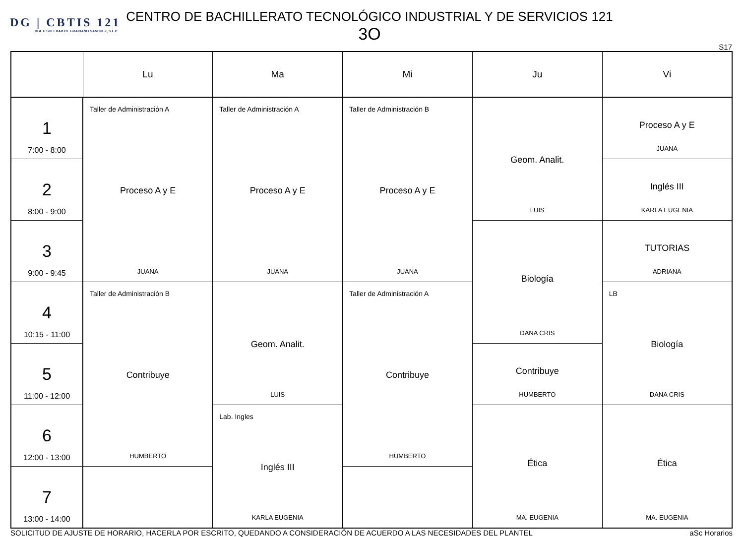DG | CBTIS 121
DGETI SOLEDAD DE GRACIANO SANCHEZ, S.L.P
CENTRO DE BACHILLERATO TECNOLÓGICO INDUSTRIAL Y DE SERVICIOS 121
3O
S17
| | Lu | Ma | Mi | Ju | Vi |
| --- | --- | --- | --- | --- | --- |
| 1 7:00 - 8:00 | Taller de Administración A Proceso A y E JUANA | Taller de Administración A Proceso A y E JUANA | Taller de Administración B Proceso A y E JUANA | Geom. Analit. LUIS | Proceso A y E JUANA |
| 2 8:00 - 9:00 | | | | | Inglés III KARLA EUGENIA |
| 3 9:00 - 9:45 | | | | Biología DANA CRIS | TUTORIAS ADRIANA |
| 4 10:15 - 11:00 | Taller de Administración B Contribuye HUMBERTO | Geom. Analit. LUIS | Taller de Administración A Contribuye HUMBERTO | | LB Biología DANA CRIS |
| 5 11:00 - 12:00 | | | | Contribuye HUMBERTO | |
| 6 12:00 - 13:00 | | Lab. Ingles Inglés III KARLA EUGENIA | | Ética MA. EUGENIA | Ética MA. EUGENIA |
| 7 13:00 - 14:00 | | | | | |
SOLICITUD DE AJUSTE DE HORARIO, HACERLA POR ESCRITO, QUEDANDO A CONSIDERACIÓN DE ACUERDO A LAS NECESIDADES DEL PLANTEL aSc Horarios